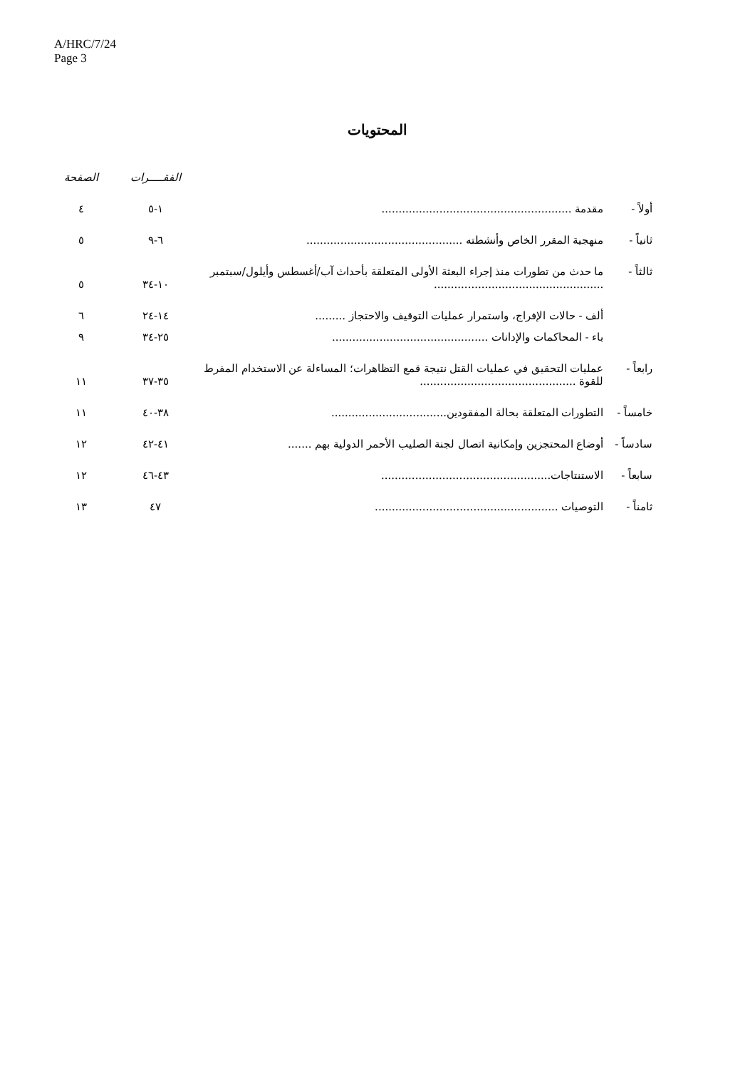A/HRC/7/24
Page 3
المحتويات
| | | الفقـــــرات | الصفحة |
| --- | --- | --- | --- |
| أولاً - | مقدمة ........................................................ | ١-٥ | ٤ |
| ثانياً - | منهجية المقرر الخاص وأنشطته .............................................. | ٦-٩ | ٥ |
| ثالثاً - | ما حدث من تطورات منذ إجراء البعثة الأولى المتعلقة بأحداث آب/أغسطس وأيلول/سبتمبر .................................................. | ١٠-٣٤ | ٥ |
| | ألف - حالات الإفراج، واستمرار عمليات التوقيف والاحتجاز ......... | ١٤-٢٤ | ٦ |
| | باء - المحاكمات والإدانات .............................................. | ٢٥-٣٤ | ٩ |
| رابعاً - | عمليات التحقيق في عمليات القتل نتيجة قمع التظاهرات؛ المساءلة عن الاستخدام المفرط للقوة .............................................. | ٣٥-٣٧ | ١١ |
| خامساً - | التطورات المتعلقة بحالة المفقودين.................................. | ٣٨-٤٠ | ١١ |
| سادساً - | أوضاع المحتجزين وإمكانية اتصال لجنة الصليب الأحمر الدولية بهم ....... | ٤١-٤٢ | ١٢ |
| سابعاً - | الاستنتاجات.................................................. | ٤٣-٤٦ | ١٢ |
| ثامناً - | التوصيات ...................................................... | ٤٧ | ١٣ |